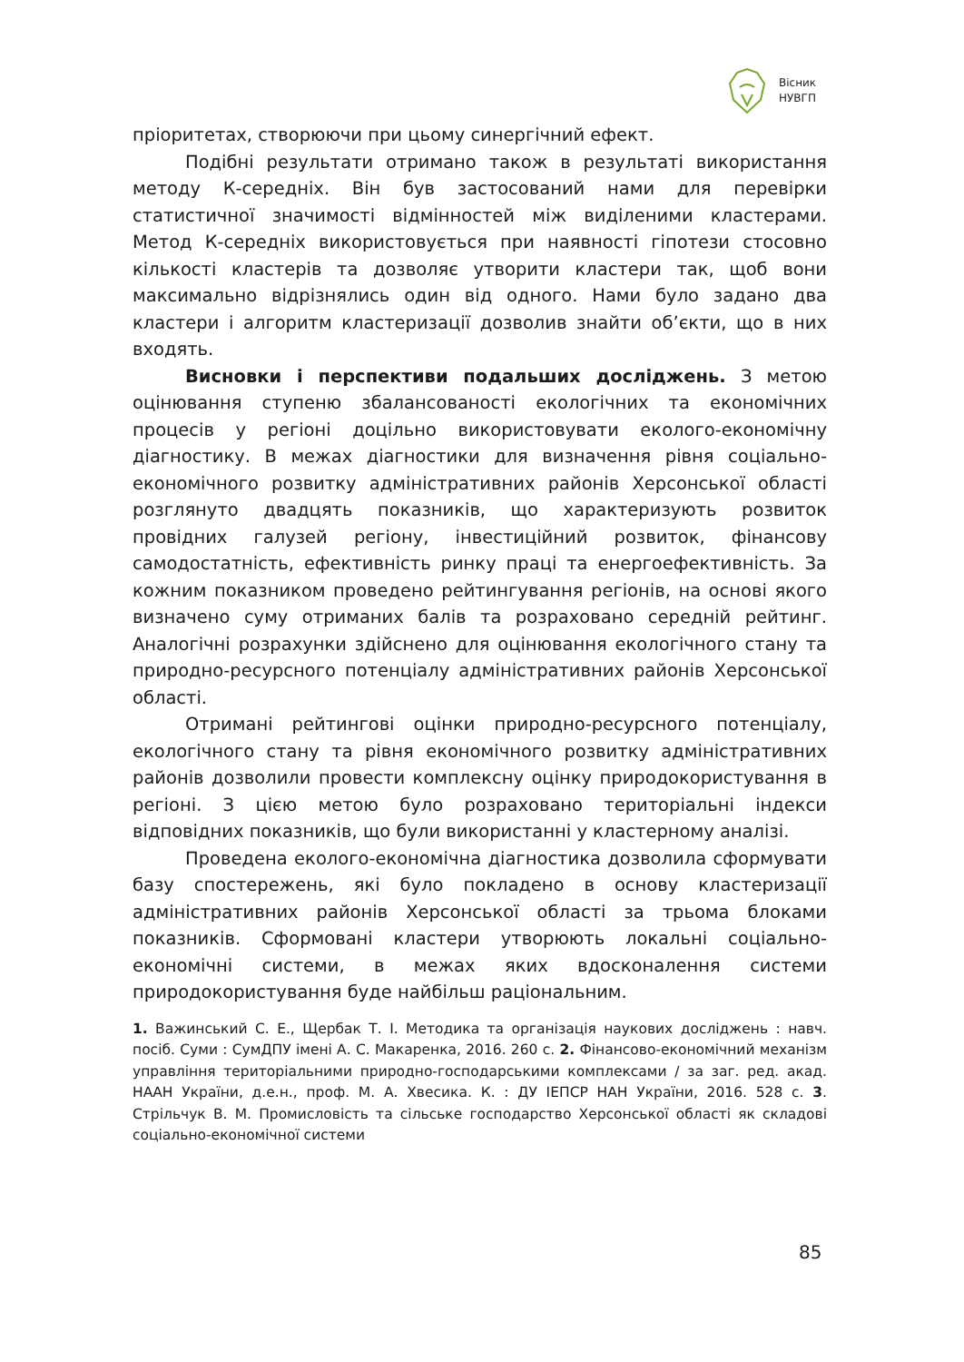Вісник
НУВГП
пріоритетах, створюючи при цьому синергічний ефект.
Подібні результати отримано також в результаті використання методу К-середніх. Він був застосований нами для перевірки статистичної значимості відмінностей між виділеними кластерами. Метод К-середніх використовується при наявності гіпотези стосовно кількості кластерів та дозволяє утворити кластери так, щоб вони максимально відрізнялись один від одного. Нами було задано два кластери і алгоритм кластеризації дозволив знайти об’єкти, що в них входять.
Висновки і перспективи подальших досліджень. З метою оцінювання ступеню збалансованості екологічних та економічних процесів у регіоні доцільно використовувати еколого-економічну діагностику. В межах діагностики для визначення рівня соціально-економічного розвитку адміністративних районів Херсонської області розглянуто двадцять показників, що характеризують розвиток провідних галузей регіону, інвестиційний розвиток, фінансову самодостатність, ефективність ринку праці та енергоефективність. За кожним показником проведено рейтингування регіонів, на основі якого визначено суму отриманих балів та розраховано середній рейтинг. Аналогічні розрахунки здійснено для оцінювання екологічного стану та природно-ресурсного потенціалу адміністративних районів Херсонської області.
Отримані рейтингові оцінки природно-ресурсного потенціалу, екологічного стану та рівня економічного розвитку адміністративних районів дозволили провести комплексну оцінку природокористування в регіоні. З цією метою було розраховано територіальні індекси відповідних показників, що були використанні у кластерному аналізі.
Проведена еколого-економічна діагностика дозволила сформувати базу спостережень, які було покладено в основу кластеризації адміністративних районів Херсонської області за трьома блоками показників. Сформовані кластери утворюють локальні соціально-економічні системи, в межах яких вдосконалення системи природокористування буде найбільш раціональним.
1. Важинський С. Е., Щербак Т. І. Методика та організація наукових досліджень : навч. посіб. Суми : СумДПУ імені А. С. Макаренка, 2016. 260 с. 2. Фінансово-економічний механізм управління територіальними природно-господарськими комплексами / за заг. ред. акад. НААН України, д.е.н., проф. М. А. Хвесика. К. : ДУ ІЕПСР НАН України, 2016. 528 с. 3. Стрільчук В. М. Промисловість та сільське господарство Херсонської області як складові соціально-економічної системи
85